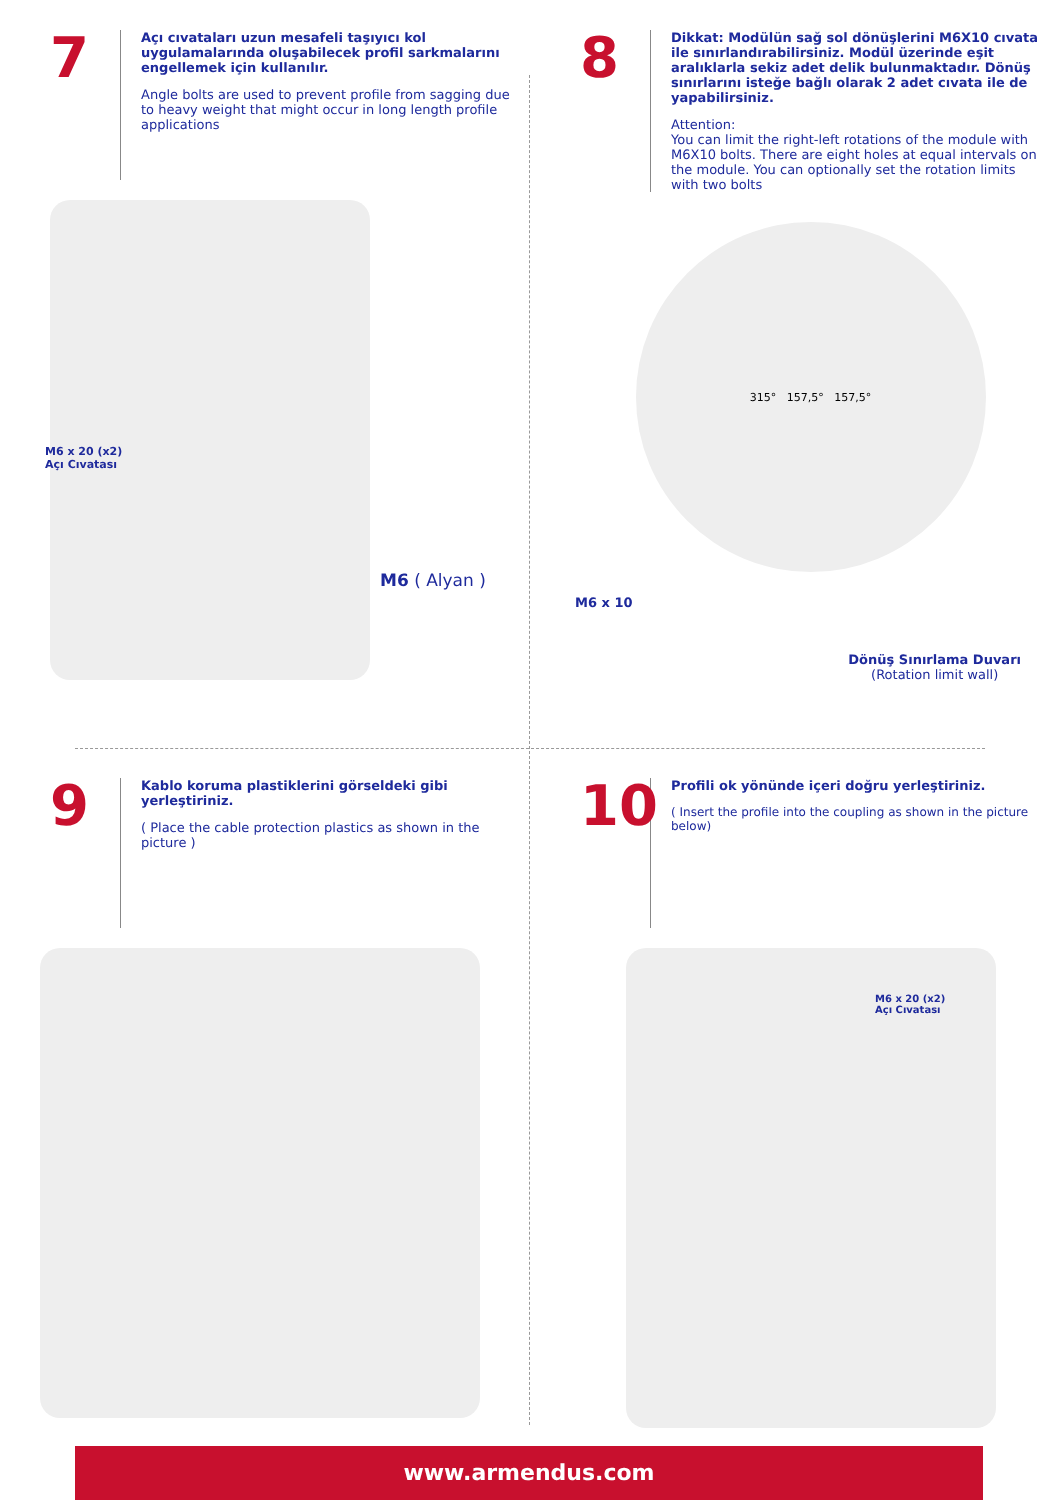7
Açı cıvataları uzun mesafeli taşıyıcı kol uygulamalarında oluşabilecek profil sarkmalarını engellemek için kullanılır.
Angle bolts are used to prevent profile from sagging due to heavy weight that might occur in long length profile applications
M6 x 20 (x2)
Açı Cıvatası
M6 ( Alyan )
8
Dikkat: Modülün sağ sol dönüşlerini M6X10 cıvata ile sınırlandırabilirsiniz. Modül üzerinde eşit aralıklarla sekiz adet delik bulunmaktadır. Dönüş sınırlarını isteğe bağlı olarak 2 adet cıvata ile de yapabilirsiniz.
Attention:
You can limit the right-left rotations of the module with M6X10 bolts. There are eight holes at equal intervals on the module. You can optionally set the rotation limits with two bolts
315° 157,5° 157,5°
M6 x 10
Dönüş Sınırlama Duvarı
(Rotation limit wall)
9
Kablo koruma plastiklerini görseldeki gibi yerleştiriniz.
( Place the cable protection plastics as shown in the picture )
10
Profili ok yönünde içeri doğru yerleştiriniz.
( Insert the profile into the coupling as shown in the picture below)
M6 x 20 (x2)
Açı Cıvatası
www.armendus.com